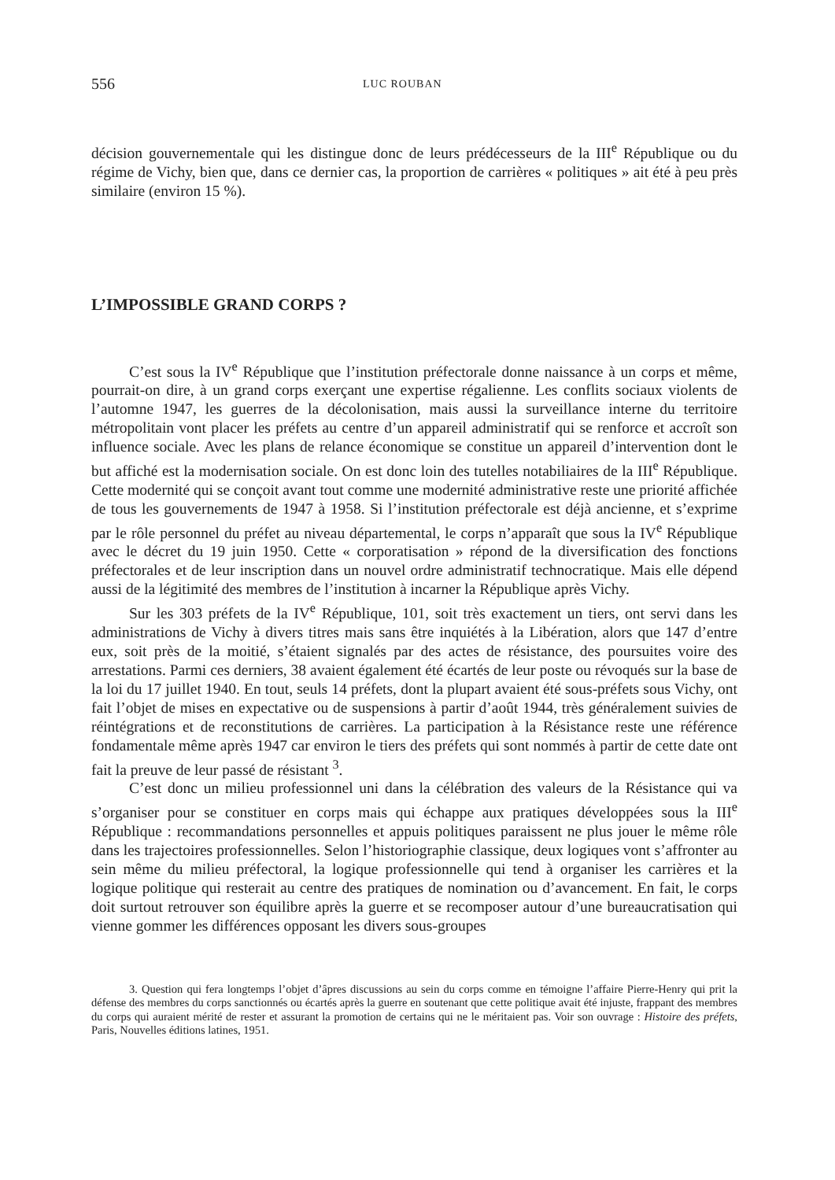556 LUC ROUBAN
décision gouvernementale qui les distingue donc de leurs prédécesseurs de la III<sup>e</sup> République ou du régime de Vichy, bien que, dans ce dernier cas, la proportion de carrières « politiques » ait été à peu près similaire (environ 15 %).
L’IMPOSSIBLE GRAND CORPS ?
C’est sous la IV<sup>e</sup> République que l’institution préfectorale donne naissance à un corps et même, pourrait-on dire, à un grand corps exerçant une expertise régalienne. Les conflits sociaux violents de l’automne 1947, les guerres de la décolonisation, mais aussi la surveillance interne du territoire métropolitain vont placer les préfets au centre d’un appareil administratif qui se renforce et accroît son influence sociale. Avec les plans de relance économique se constitue un appareil d’intervention dont le but affiché est la modernisation sociale. On est donc loin des tutelles notabiliaires de la III<sup>e</sup> République. Cette modernité qui se conçoit avant tout comme une modernité administrative reste une priorité affichée de tous les gouvernements de 1947 à 1958. Si l’institution préfectorale est déjà ancienne, et s’exprime par le rôle personnel du préfet au niveau départemental, le corps n’apparaît que sous la IV<sup>e</sup> République avec le décret du 19 juin 1950. Cette « corporatisation » répond de la diversification des fonctions préfectorales et de leur inscription dans un nouvel ordre administratif technocratique. Mais elle dépend aussi de la légitimité des membres de l’institution à incarner la République après Vichy.
Sur les 303 préfets de la IV<sup>e</sup> République, 101, soit très exactement un tiers, ont servi dans les administrations de Vichy à divers titres mais sans être inquiétés à la Libération, alors que 147 d’entre eux, soit près de la moitié, s’étaient signalés par des actes de résistance, des poursuites voire des arrestations. Parmi ces derniers, 38 avaient également été écartés de leur poste ou révoqués sur la base de la loi du 17 juillet 1940. En tout, seuls 14 préfets, dont la plupart avaient été sous-préfets sous Vichy, ont fait l’objet de mises en expectative ou de suspensions à partir d’août 1944, très généralement suivies de réintégrations et de reconstitutions de carrières. La participation à la Résistance reste une référence fondamentale même après 1947 car environ le tiers des préfets qui sont nommés à partir de cette date ont fait la preuve de leur passé de résistant <sup>3</sup>.
C’est donc un milieu professionnel uni dans la célébration des valeurs de la Résistance qui va s’organiser pour se constituer en corps mais qui échappe aux pratiques développées sous la III<sup>e</sup> République : recommandations personnelles et appuis politiques paraissent ne plus jouer le même rôle dans les trajectoires professionnelles. Selon l’historiographie classique, deux logiques vont s’affronter au sein même du milieu préfectoral, la logique professionnelle qui tend à organiser les carrières et la logique politique qui resterait au centre des pratiques de nomination ou d’avancement. En fait, le corps doit surtout retrouver son équilibre après la guerre et se recomposer autour d’une bureaucratisation qui vienne gommer les différences opposant les divers sous-groupes
3. Question qui fera longtemps l’objet d’âpres discussions au sein du corps comme en témoigne l’affaire Pierre-Henry qui prit la défense des membres du corps sanctionnés ou écartés après la guerre en soutenant que cette politique avait été injuste, frappant des membres du corps qui auraient mérité de rester et assurant la promotion de certains qui ne le méritaient pas. Voir son ouvrage : Histoire des préfets, Paris, Nouvelles éditions latines, 1951.